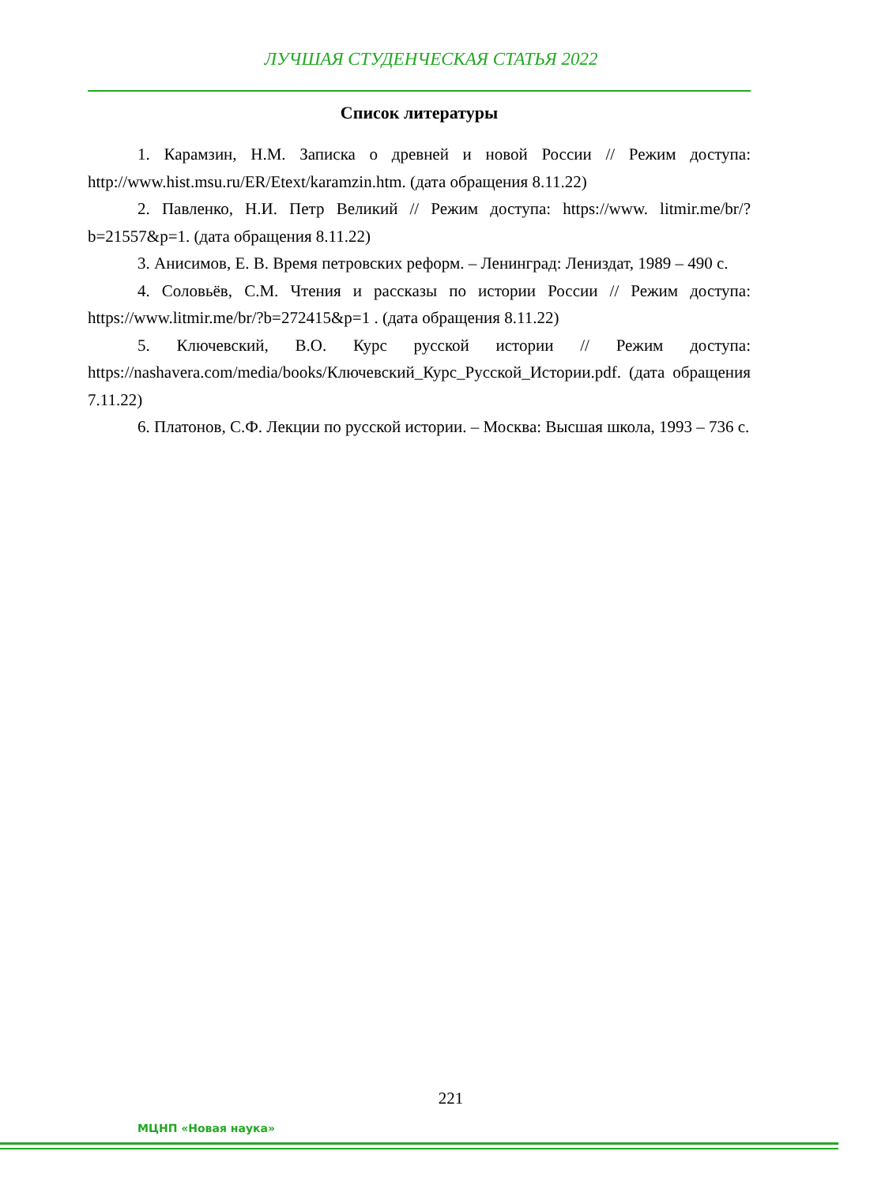ЛУЧШАЯ СТУДЕНЧЕСКАЯ СТАТЬЯ 2022
Список литературы
1. Карамзин, Н.М. Записка о древней и новой России // Режим доступа: http://www.hist.msu.ru/ER/Etext/karamzin.htm. (дата обращения 8.11.22)
2. Павленко, Н.И. Петр Великий // Режим доступа: https://www. litmir.me/br/?b=21557&p=1. (дата обращения 8.11.22)
3. Анисимов, Е. В. Время петровских реформ. – Ленинград: Лениздат, 1989 – 490 с.
4. Соловьёв, С.М. Чтения и рассказы по истории России // Режим доступа: https://www.litmir.me/br/?b=272415&p=1 . (дата обращения 8.11.22)
5. Ключевский, В.О. Курс русской истории // Режим доступа: https://nashavera.com/media/books/Ключевский_Курс_Русской_Истории.pdf. (дата обращения 7.11.22)
6. Платонов, С.Ф. Лекции по русской истории. – Москва: Высшая школа, 1993 – 736 с.
221
МЦНП «Новая наука»